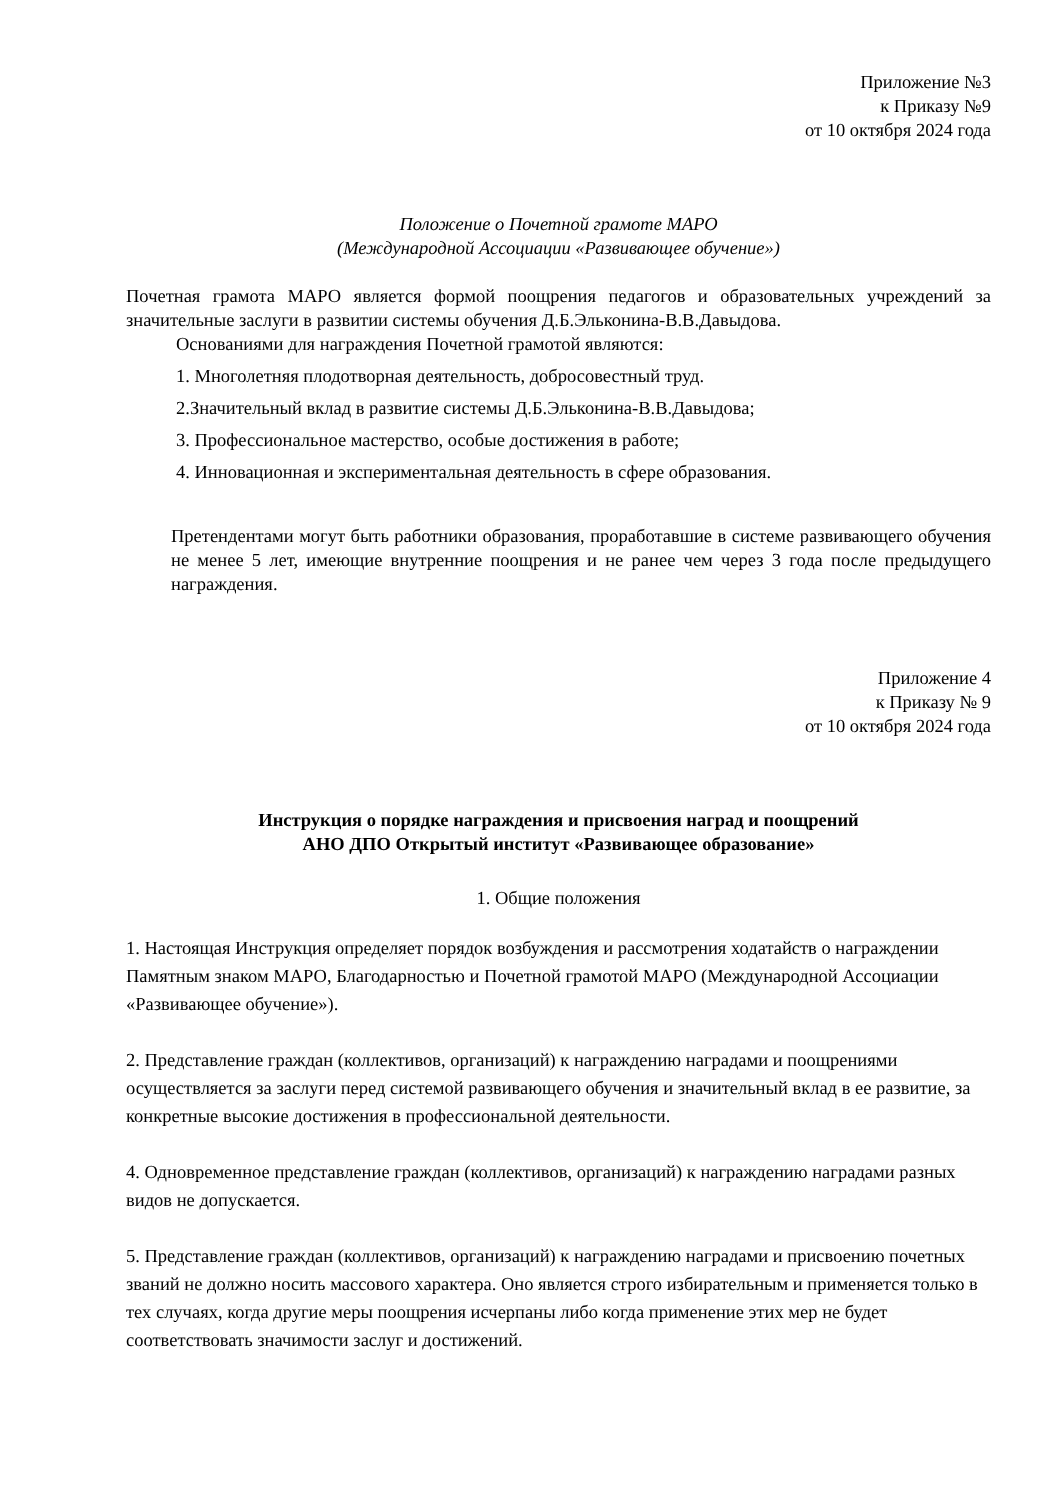Приложение №3
к Приказу №9
от 10 октября 2024 года
Положение о Почетной грамоте МАРО
(Международной Ассоциации «Развивающее обучение»)
Почетная грамота МАРО является формой поощрения педагогов и образовательных учреждений за значительные заслуги в развитии системы обучения Д.Б.Эльконина-В.В.Давыдова.
Основаниями для награждения Почетной грамотой являются:
1. Многолетняя плодотворная деятельность, добросовестный труд.
2.Значительный вклад в развитие системы Д.Б.Эльконина-В.В.Давыдова;
3. Профессиональное мастерство, особые достижения в работе;
4. Инновационная и экспериментальная деятельность в сфере образования.
Претендентами могут быть работники образования, проработавшие в системе развивающего обучения не менее 5 лет, имеющие внутренние поощрения и не ранее чем через 3 года после предыдущего награждения.
Приложение 4
к Приказу № 9
от 10 октября 2024 года
Инструкция о порядке награждения и присвоения наград и поощрений
АНО ДПО Открытый институт «Развивающее образование»
1. Общие положения
1. Настоящая Инструкция определяет порядок возбуждения и рассмотрения ходатайств о награждении Памятным знаком МАРО, Благодарностью и Почетной грамотой МАРО (Международной Ассоциации «Развивающее обучение»).
2. Представление граждан (коллективов, организаций) к награждению наградами и поощрениями осуществляется за заслуги перед системой развивающего обучения и значительный вклад в ее развитие, за конкретные высокие достижения в профессиональной деятельности.
4. Одновременное представление граждан (коллективов, организаций) к награждению наградами разных видов не допускается.
5. Представление граждан (коллективов, организаций) к награждению наградами и присвоению почетных званий не должно носить массового характера. Оно является строго избирательным и применяется только в тех случаях, когда другие меры поощрения исчерпаны либо когда применение этих мер не будет соответствовать значимости заслуг и достижений.